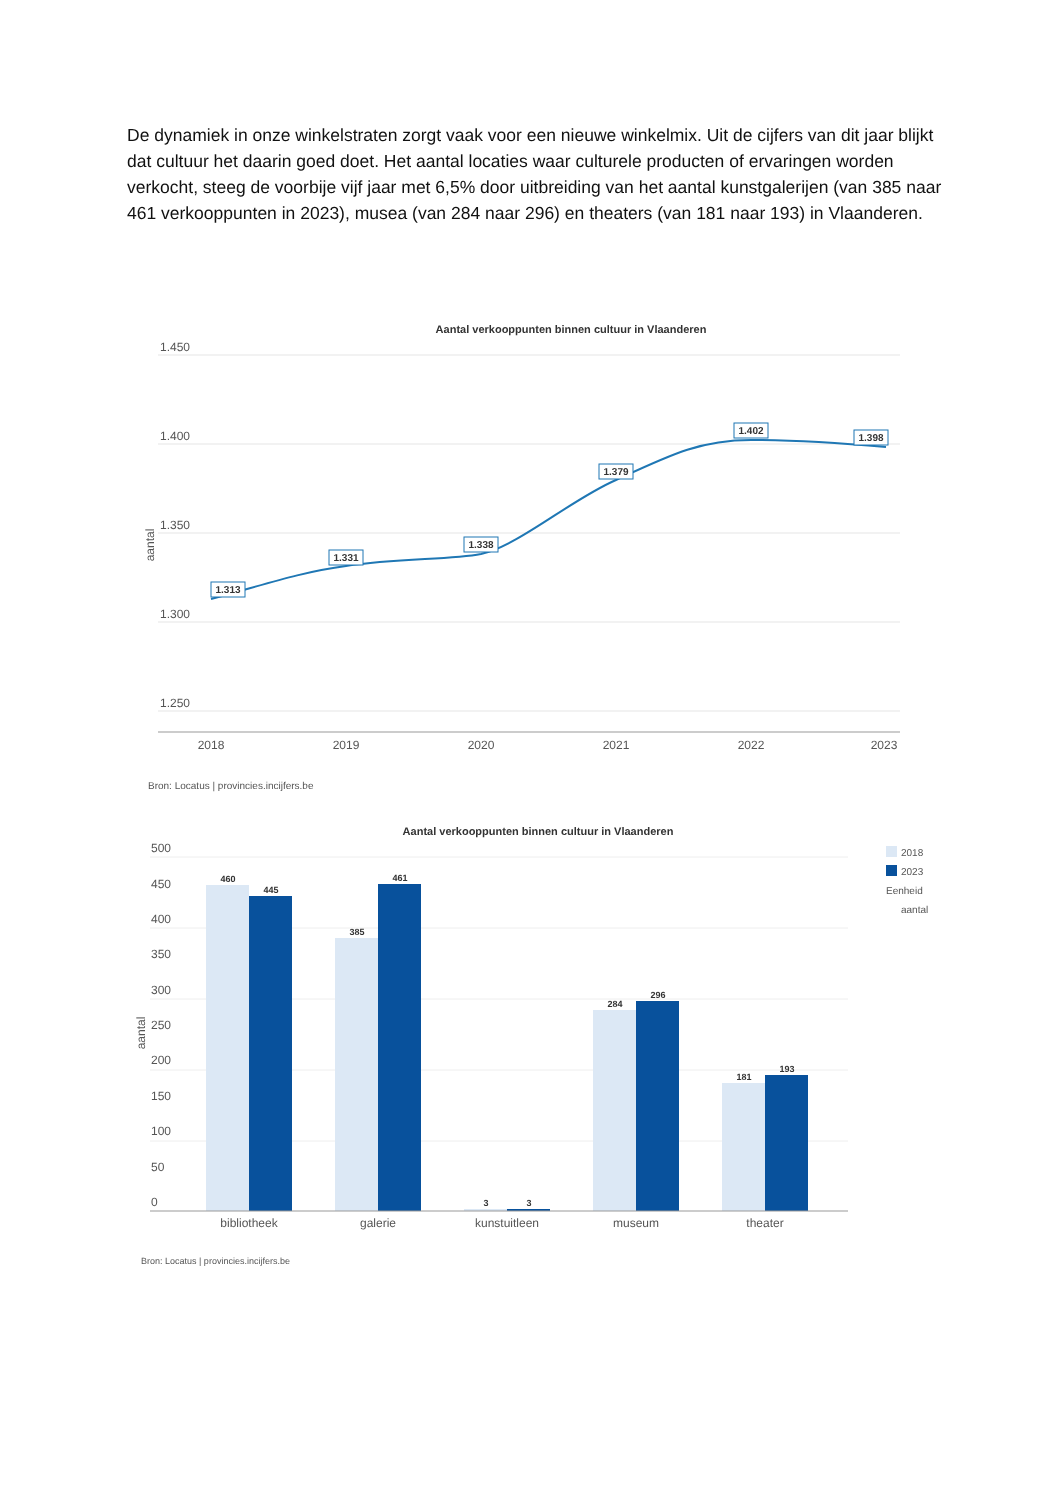De dynamiek in onze winkelstraten zorgt vaak voor een nieuwe winkelmix. Uit de cijfers van dit jaar blijkt dat cultuur het daarin goed doet. Het aantal locaties waar culturele producten of ervaringen worden verkocht, steeg de voorbije vijf jaar met 6,5% door uitbreiding van het aantal kunstgalerijen (van 385 naar 461 verkooppunten in 2023), musea (van 284 naar 296) en theaters (van 181 naar 193) in Vlaanderen.
Aantal verkooppunten binnen cultuur in Vlaanderen
1.450
1.400
1.350
1.300
1.250
aantal
1.313
1.331
1.338
1.379
1.402
1.398
2018
2019
2020
2021
2022
2023
Bron: Locatus | provincies.incijfers.be
Aantal verkooppunten binnen cultuur in Vlaanderen
500
450
400
350
300
250
200
150
100
50
0
aantal
460
445
385
461
3
3
284
296
181
193
bibliotheek
galerie
kunstuitleen
museum
theater
2018
2023
Eenheid
aantal
Bron: Locatus | provincies.incijfers.be